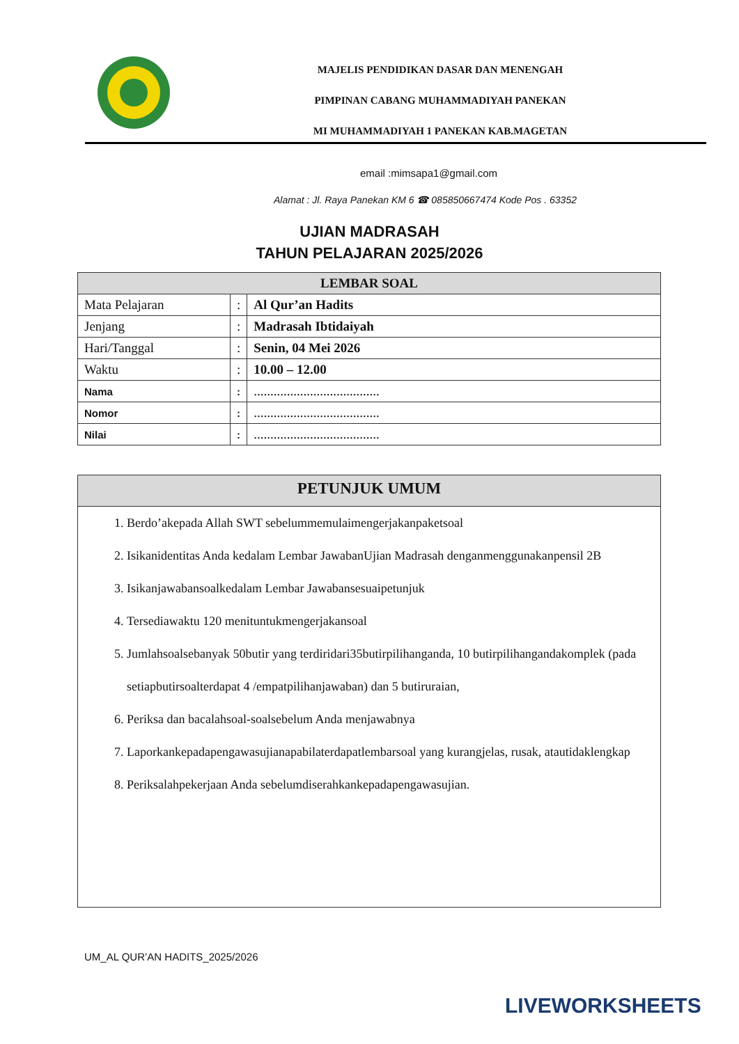MAJELIS PENDIDIKAN DASAR DAN MENENGAH
PIMPINAN CABANG MUHAMMADIYAH PANEKAN
MI MUHAMMADIYAH 1 PANEKAN KAB.MAGETAN
email :mimsapa1@gmail.com
Alamat : Jl. Raya Panekan KM 6 ☎ 085850667474 Kode Pos . 63352
UJIAN MADRASAH
TAHUN PELAJARAN 2025/2026
| LEMBAR SOAL | | |
| --- | --- | --- |
| Mata Pelajaran | : | Al Qur’an Hadits |
| Jenjang | : | Madrasah Ibtidaiyah |
| Hari/Tanggal | : | Senin, 04 Mei 2026 |
| Waktu | : | 10.00 – 12.00 |
| Nama | : | ...................................... |
| Nomor | : | ...................................... |
| Nilai | : | ...................................... |
PETUNJUK UMUM
1. Berdo’akepada Allah SWT sebelummemulaimengerjakanpaketsoal
2. Isikanidentitas Anda kedalam Lembar JawabanUjian Madrasah denganmenggunakanpensil 2B
3. Isikanjawabansoalkedalam Lembar Jawabansesuaipetunjuk
4. Tersediawaktu 120 menituntukmengerjakansoal
5. Jumlahsoalsebanyak 50butir yang terdiridari35butirpilihanganda, 10 butirpilihangandakomplek (pada setiapbutirsoalterdapat 4 /empatpilihanjawaban) dan 5 butiruraian,
6. Periksa dan bacalahsoal-soalsebelum Anda menjawabnya
7. Laporkankepadapengawasujianapabilaterdapatlembarsoal yang kurangjelas, rusak, atautidaklengkap
8. Periksalahpekerjaan Anda sebelumdiserahkankepadapengawasujian.
UM_AL QUR’AN HADITS_2025/2026
LIVEWORKSHEETS